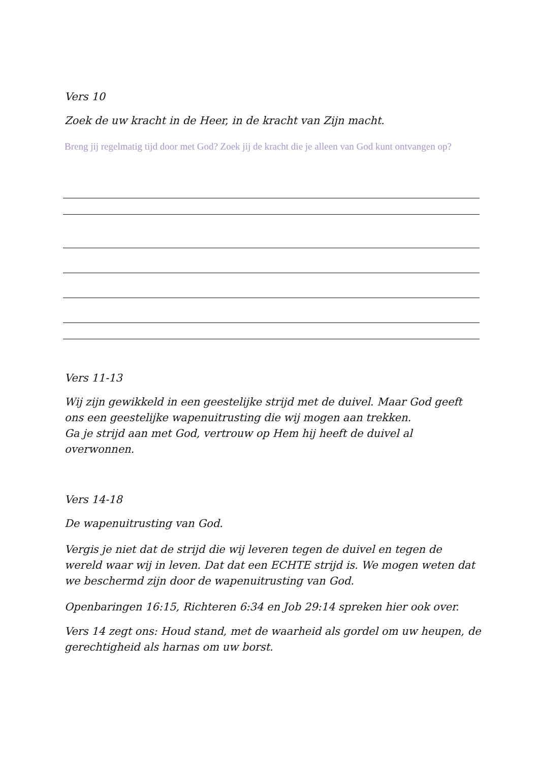Vers 10
Zoek de uw kracht in de Heer, in de kracht van Zijn macht.
Breng jij regelmatig tijd door met God? Zoek jij de kracht die je alleen van God kunt ontvangen op?
Vers 11-13
Wij zijn gewikkeld in een geestelijke strijd met de duivel. Maar God geeft ons een geestelijke wapenuitrusting die wij mogen aan trekken.
Ga je strijd aan met God, vertrouw op Hem hij heeft de duivel al overwonnen.
Vers 14-18
De wapenuitrusting van God.
Vergis je niet dat de strijd die wij leveren tegen de duivel en tegen de wereld waar wij in leven. Dat dat een ECHTE strijd is. We mogen weten dat we beschermd zijn door de wapenuitrusting van God.
Openbaringen 16:15, Richteren 6:34 en Job 29:14 spreken hier ook over.
Vers 14 zegt ons: Houd stand, met de waarheid als gordel om uw heupen, de gerechtigheid als harnas om uw borst.